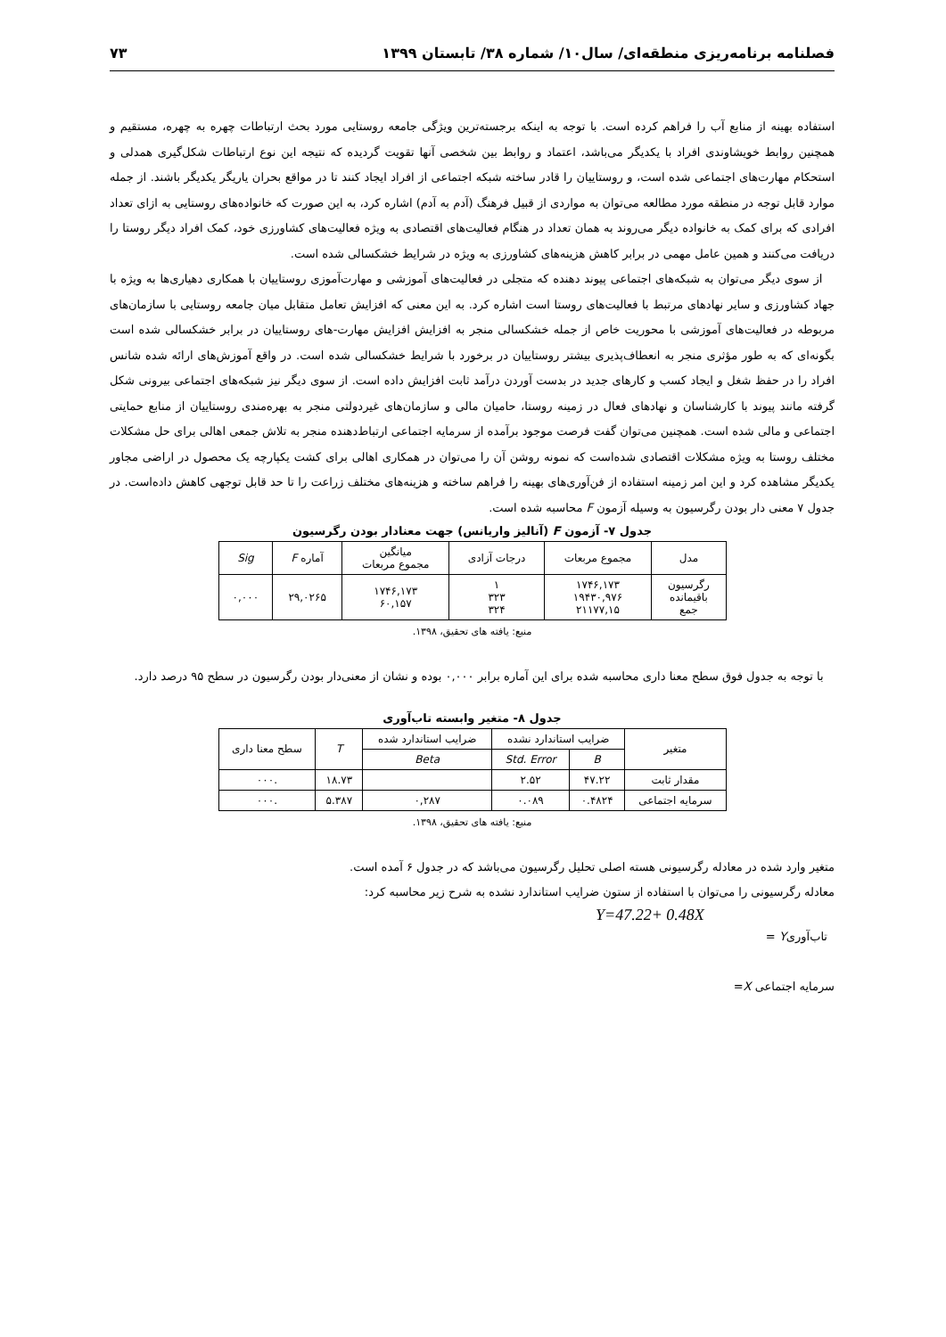فصلنامه برنامه‌ریزی منطقه‌ای/ سال۱۰/ شماره ۳۸/ تابستان ۱۳۹۹ ۷۳
استفاده بهینه از منابع آب را فراهم کرده است. با توجه به اینکه برجسته‌ترین ویژگی جامعه روستایی مورد بحث ارتباطات چهره به چهره، مستقیم و همچنین روابط خویشاوندی افراد با یکدیگر می‌باشد، اعتماد و روابط بین شخصی آنها تقویت گردیده که نتیجه این نوع ارتباطات شکل‌گیری همدلی و استحکام مهارت‌های اجتماعی شده است، و روستاییان را قادر ساخته شبکه اجتماعی از افراد ایجاد کنند تا در مواقع بحران یاریگر یکدیگر باشند. از جمله موارد قابل توجه در منطقه مورد مطالعه می‌توان به مواردی از قبیل فرهنگ (آدم به آدم) اشاره کرد، به این صورت که خانواده‌های روستایی به ازای تعداد افرادی که برای کمک به خانواده دیگر می‌روند به همان تعداد در هنگام فعالیت‌های اقتصادی به ویژه فعالیت‌های کشاورزی خود، کمک افراد دیگر روستا را دریافت می‌کنند و همین عامل مهمی در برابر کاهش هزینه‌های کشاورزی به ویژه در شرایط خشکسالی شده است.
از سوی دیگر می‌توان به شبکه‌های اجتماعی پیوند دهنده که متجلی در فعالیت‌های آموزشی و مهارت‌آموزی روستاییان با همکاری دهیاری‌ها به ویژه با جهاد کشاورزی و سایر نهادهای مرتبط با فعالیت‌های روستا است اشاره کرد. به این معنی که افزایش تعامل متقابل میان جامعه روستایی با سازمان‌های مربوطه در فعالیت‌های آموزشی با محوریت خاص از جمله خشکسالی منجر به افزایش افزایش مهارت-های روستاییان در برابر خشکسالی شده است بگونه‌ای که به طور مؤثری منجر به انعطاف‌پذیری بیشتر روستاییان در برخورد با شرایط خشکسالی شده است. در واقع آموزش‌های ارائه شده شانس افراد را در حفظ شغل و ایجاد کسب و کارهای جدید در بدست آوردن درآمد ثابت افزایش داده است. از سوی دیگر نیز شبکه‌های اجتماعی بیرونی شکل گرفته مانند پیوند با کارشناسان و نهادهای فعال در زمینه روستا، حامیان مالی و سازمان‌های غیردولتی منجر به بهره‌مندی روستاییان از منابع حمایتی اجتماعی و مالی شده است. همچنین می‌توان گفت فرصت موجود برآمده از سرمایه اجتماعی ارتباط‌دهنده منجر به تلاش جمعی اهالی برای حل مشکلات مختلف روستا به ویژه مشکلات اقتصادی شده‌است که نمونه روشن آن را می‌توان در همکاری اهالی برای کشت یکپارچه یک محصول در اراضی مجاور یکدیگر مشاهده کرد و این امر زمینه استفاده از فن‌آوری‌های بهینه را فراهم ساخته و هزینه‌های مختلف زراعت را تا حد قابل توجهی کاهش داده‌است. در جدول ۷ معنی دار بودن رگرسیون به وسیله آزمون F محاسبه شده است.
جدول ۷- آزمون F (آنالیز واریانس) جهت معنادار بودن رگرسیون
| مدل | مجموع مربعات | درجات آزادی | میانگین مجموع مربعات | آماره F | Sig |
| --- | --- | --- | --- | --- | --- |
| رگرسیون باقیمانده جمع | ۱۷۴۶,۱۷۳ ۱۹۴۳۰,۹۷۶ ۲۱۱۷۷,۱۵ | ۱ ۳۲۳ ۳۲۴ | ۱۷۴۶,۱۷۳ ۶۰,۱۵۷ | ۲۹,۰۲۶۵ | ۰,۰۰۰ |
منبع: یافته های تحقیق، ۱۳۹۸.
با توجه به جدول فوق سطح معنا داری محاسبه شده برای این آماره برابر ۰,۰۰۰ بوده و نشان از معنی‌دار بودن رگرسیون در سطح ۹۵ درصد دارد.
جدول ۸- متغیر وابسته تاب‌آوری
| متغیر | ضرایب استاندارد نشده | | ضرایب استاندارد شده | T | سطح معنا داری |
| --- | --- | --- | --- | --- | --- |
| | B | Std. Error | Beta | | |
| مقدار ثابت | ۴۷.۲۲ | ۲.۵۲ | | ۱۸.۷۳ | .۰۰۰ |
| سرمایه اجتماعی | ۰.۴۸۲۴ | ۰.۰۸۹ | ۰,۲۸۷ | ۵.۳۸۷ | .۰۰۰ |
منبع: یافته های تحقیق، ۱۳۹۸.
متغیر وارد شده در معادله رگرسیونی هسته اصلی تحلیل رگرسیون می‌باشد که در جدول ۶ آمده است.
معادله رگرسیونی را می‌توان با استفاده از ستون ضرایب استاندارد نشده به شرح زیر محاسبه کرد:
Y=47.22+ 0.48X
تاب‌آوریY =
سرمایه اجتماعی X=